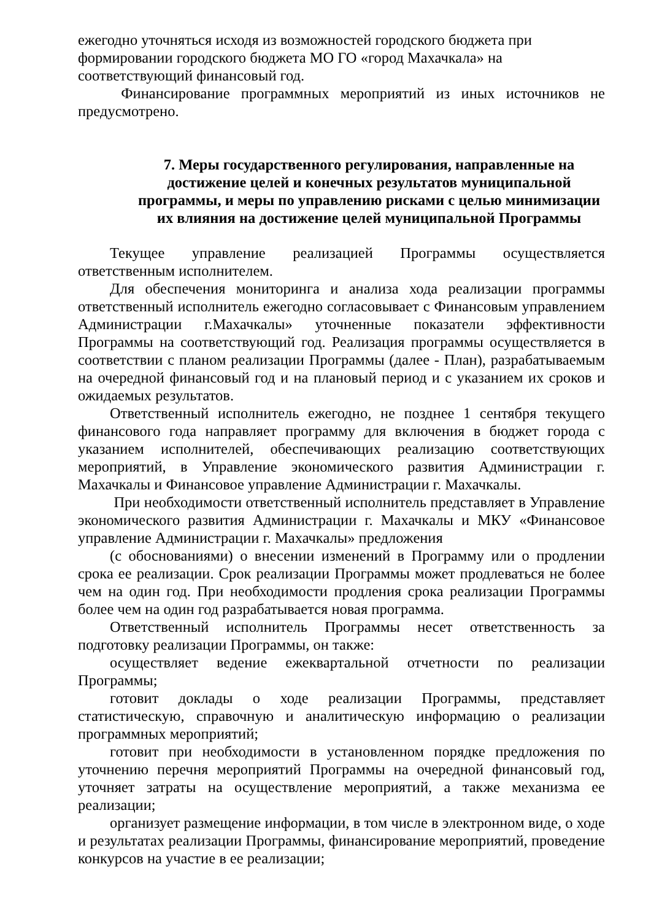ежегодно уточняться исходя из возможностей городского бюджета при
формировании городского бюджета МО ГО «город Махачкала» на
соответствующий финансовый год.
Финансирование программных мероприятий из иных источников не предусмотрено.
7. Меры государственного регулирования, направленные на достижение целей и конечных результатов муниципальной программы, и меры по управлению рисками с целью минимизации их влияния на достижение целей муниципальной Программы
Текущее управление реализацией Программы осуществляется ответственным исполнителем.
Для обеспечения мониторинга и анализа хода реализации программы ответственный исполнитель ежегодно согласовывает с Финансовым управлением Администрации г.Махачкалы» уточненные показатели эффективности Программы на соответствующий год. Реализация программы осуществляется в соответствии с планом реализации Программы (далее - План), разрабатываемым на очередной финансовый год и на плановый период и с указанием их сроков и ожидаемых результатов.
Ответственный исполнитель ежегодно, не позднее 1 сентября текущего финансового года направляет программу для включения в бюджет города с указанием исполнителей, обеспечивающих реализацию соответствующих мероприятий, в Управление экономического развития Администрации г. Махачкалы и Финансовое управление Администрации г. Махачкалы.
При необходимости ответственный исполнитель представляет в Управление экономического развития Администрации г. Махачкалы и МКУ «Финансовое управление Администрации г. Махачкалы» предложения
(с обоснованиями) о внесении изменений в Программу или о продлении срока ее реализации. Срок реализации Программы может продлеваться не более чем на один год. При необходимости продления срока реализации Программы более чем на один год разрабатывается новая программа.
Ответственный исполнитель Программы несет ответственность за подготовку реализации Программы, он также:
осуществляет ведение ежеквартальной отчетности по реализации Программы;
готовит доклады о ходе реализации Программы, представляет статистическую, справочную и аналитическую информацию о реализации программных мероприятий;
готовит при необходимости в установленном порядке предложения по уточнению перечня мероприятий Программы на очередной финансовый год, уточняет затраты на осуществление мероприятий, а также механизма ее реализации;
организует размещение информации, в том числе в электронном виде, о ходе и результатах реализации Программы, финансирование мероприятий, проведение конкурсов на участие в ее реализации;